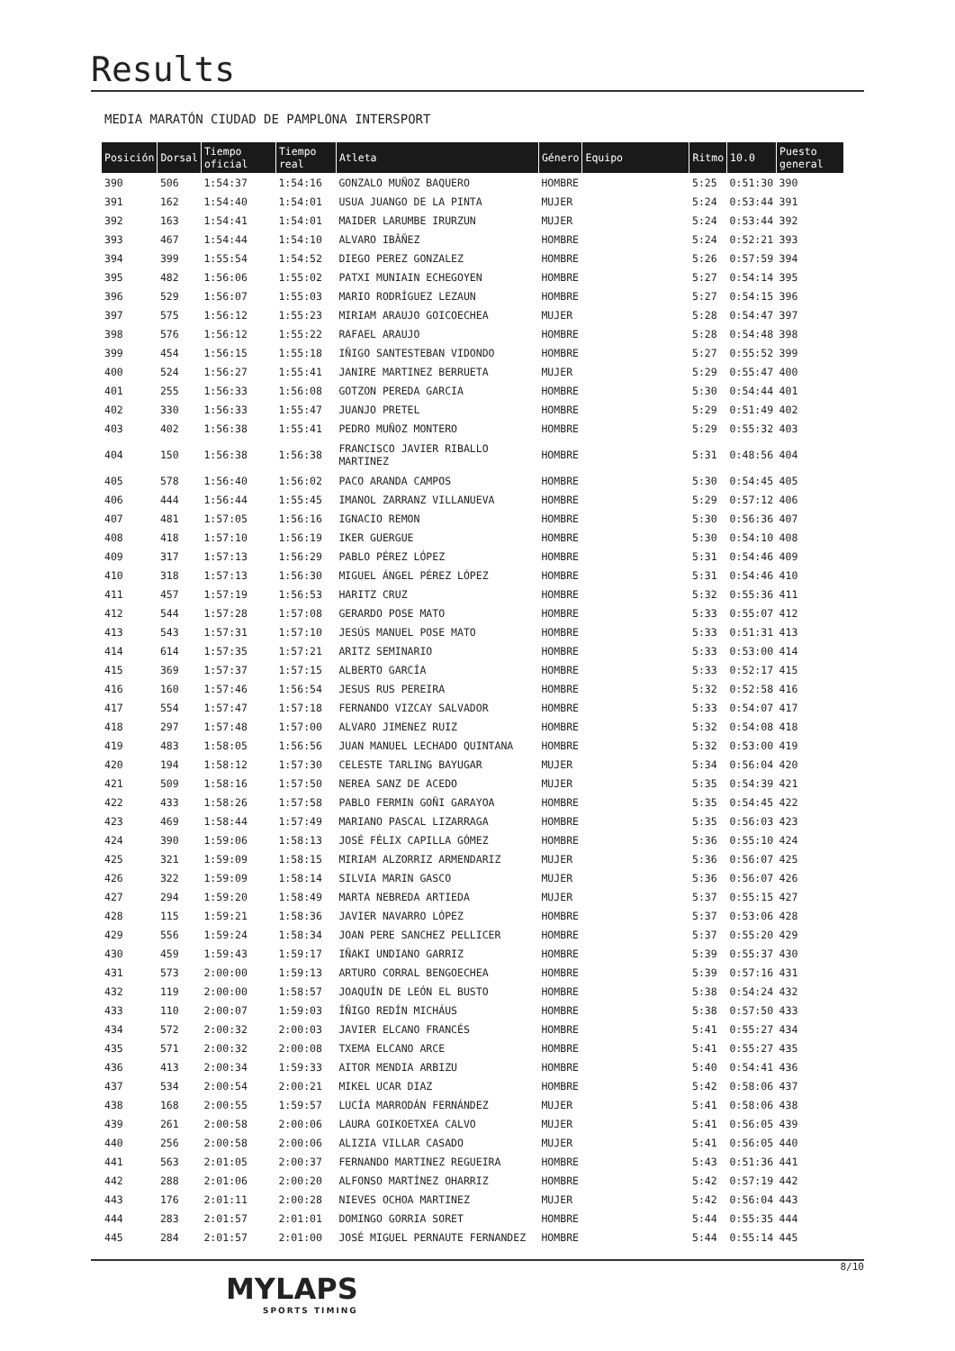Results
MEDIA MARATÓN CIUDAD DE PAMPLONA INTERSPORT
| Posición | Dorsal | Tiempo oficial | Tiempo real | Atleta | Género | Equipo | Ritmo | 10.0 | Puesto general |
| --- | --- | --- | --- | --- | --- | --- | --- | --- | --- |
| 390 | 506 | 1:54:37 | 1:54:16 | GONZALO MUÑOZ BAQUERO | HOMBRE | | 5:25 | 0:51:30 | 390 |
| 391 | 162 | 1:54:40 | 1:54:01 | USUA JUANGO DE LA PINTA | MUJER | | 5:24 | 0:53:44 | 391 |
| 392 | 163 | 1:54:41 | 1:54:01 | MAIDER LARUMBE IRURZUN | MUJER | | 5:24 | 0:53:44 | 392 |
| 393 | 467 | 1:54:44 | 1:54:10 | ALVARO IBÂÑEZ | HOMBRE | | 5:24 | 0:52:21 | 393 |
| 394 | 399 | 1:55:54 | 1:54:52 | DIEGO PEREZ GONZALEZ | HOMBRE | | 5:26 | 0:57:59 | 394 |
| 395 | 482 | 1:56:06 | 1:55:02 | PATXI MUNIAIN ECHEGOYEN | HOMBRE | | 5:27 | 0:54:14 | 395 |
| 396 | 529 | 1:56:07 | 1:55:03 | MARIO RODRÍGUEZ LEZAUN | HOMBRE | | 5:27 | 0:54:15 | 396 |
| 397 | 575 | 1:56:12 | 1:55:23 | MIRIAM ARAUJO GOICOECHEA | MUJER | | 5:28 | 0:54:47 | 397 |
| 398 | 576 | 1:56:12 | 1:55:22 | RAFAEL ARAUJO | HOMBRE | | 5:28 | 0:54:48 | 398 |
| 399 | 454 | 1:56:15 | 1:55:18 | IÑIGO SANTESTEBAN VIDONDO | HOMBRE | | 5:27 | 0:55:52 | 399 |
| 400 | 524 | 1:56:27 | 1:55:41 | JANIRE MARTINEZ BERRUETA | MUJER | | 5:29 | 0:55:47 | 400 |
| 401 | 255 | 1:56:33 | 1:56:08 | GOTZON PEREDA GARCIA | HOMBRE | | 5:30 | 0:54:44 | 401 |
| 402 | 330 | 1:56:33 | 1:55:47 | JUANJO PRETEL | HOMBRE | | 5:29 | 0:51:49 | 402 |
| 403 | 402 | 1:56:38 | 1:55:41 | PEDRO MUÑOZ MONTERO | HOMBRE | | 5:29 | 0:55:32 | 403 |
| 404 | 150 | 1:56:38 | 1:56:38 | FRANCISCO JAVIER RIBALLO MARTINEZ | HOMBRE | | 5:31 | 0:48:56 | 404 |
| 405 | 578 | 1:56:40 | 1:56:02 | PACO ARANDA CAMPOS | HOMBRE | | 5:30 | 0:54:45 | 405 |
| 406 | 444 | 1:56:44 | 1:55:45 | IMANOL ZARRANZ VILLANUEVA | HOMBRE | | 5:29 | 0:57:12 | 406 |
| 407 | 481 | 1:57:05 | 1:56:16 | IGNACIO REMON | HOMBRE | | 5:30 | 0:56:36 | 407 |
| 408 | 418 | 1:57:10 | 1:56:19 | IKER GUERGUE | HOMBRE | | 5:30 | 0:54:10 | 408 |
| 409 | 317 | 1:57:13 | 1:56:29 | PABLO PÉREZ LÓPEZ | HOMBRE | | 5:31 | 0:54:46 | 409 |
| 410 | 318 | 1:57:13 | 1:56:30 | MIGUEL ÁNGEL PÉREZ LÓPEZ | HOMBRE | | 5:31 | 0:54:46 | 410 |
| 411 | 457 | 1:57:19 | 1:56:53 | HARITZ CRUZ | HOMBRE | | 5:32 | 0:55:36 | 411 |
| 412 | 544 | 1:57:28 | 1:57:08 | GERARDO POSE MATO | HOMBRE | | 5:33 | 0:55:07 | 412 |
| 413 | 543 | 1:57:31 | 1:57:10 | JESÚS MANUEL POSE MATO | HOMBRE | | 5:33 | 0:51:31 | 413 |
| 414 | 614 | 1:57:35 | 1:57:21 | ARITZ SEMINARIO | HOMBRE | | 5:33 | 0:53:00 | 414 |
| 415 | 369 | 1:57:37 | 1:57:15 | ALBERTO GARCÍA | HOMBRE | | 5:33 | 0:52:17 | 415 |
| 416 | 160 | 1:57:46 | 1:56:54 | JESUS RUS PEREIRA | HOMBRE | | 5:32 | 0:52:58 | 416 |
| 417 | 554 | 1:57:47 | 1:57:18 | FERNANDO VIZCAY SALVADOR | HOMBRE | | 5:33 | 0:54:07 | 417 |
| 418 | 297 | 1:57:48 | 1:57:00 | ALVARO JIMENEZ RUIZ | HOMBRE | | 5:32 | 0:54:08 | 418 |
| 419 | 483 | 1:58:05 | 1:56:56 | JUAN MANUEL LECHADO QUINTANA | HOMBRE | | 5:32 | 0:53:00 | 419 |
| 420 | 194 | 1:58:12 | 1:57:30 | CELESTE TARLING BAYUGAR | MUJER | | 5:34 | 0:56:04 | 420 |
| 421 | 509 | 1:58:16 | 1:57:50 | NEREA SANZ DE ACEDO | MUJER | | 5:35 | 0:54:39 | 421 |
| 422 | 433 | 1:58:26 | 1:57:58 | PABLO FERMIN GOÑI GARAYOA | HOMBRE | | 5:35 | 0:54:45 | 422 |
| 423 | 469 | 1:58:44 | 1:57:49 | MARIANO PASCAL LIZARRAGA | HOMBRE | | 5:35 | 0:56:03 | 423 |
| 424 | 390 | 1:59:06 | 1:58:13 | JOSÉ FÉLIX CAPILLA GÓMEZ | HOMBRE | | 5:36 | 0:55:10 | 424 |
| 425 | 321 | 1:59:09 | 1:58:15 | MIRIAM ALZORRIZ ARMENDARIZ | MUJER | | 5:36 | 0:56:07 | 425 |
| 426 | 322 | 1:59:09 | 1:58:14 | SILVIA MARIN GASCO | MUJER | | 5:36 | 0:56:07 | 426 |
| 427 | 294 | 1:59:20 | 1:58:49 | MARTA NEBREDA ARTIEDA | MUJER | | 5:37 | 0:55:15 | 427 |
| 428 | 115 | 1:59:21 | 1:58:36 | JAVIER NAVARRO LÓPEZ | HOMBRE | | 5:37 | 0:53:06 | 428 |
| 429 | 556 | 1:59:24 | 1:58:34 | JOAN PERE SANCHEZ PELLICER | HOMBRE | | 5:37 | 0:55:20 | 429 |
| 430 | 459 | 1:59:43 | 1:59:17 | IÑAKI UNDIANO GARRIZ | HOMBRE | | 5:39 | 0:55:37 | 430 |
| 431 | 573 | 2:00:00 | 1:59:13 | ARTURO CORRAL BENGOECHEA | HOMBRE | | 5:39 | 0:57:16 | 431 |
| 432 | 119 | 2:00:00 | 1:58:57 | JOAQUÍN DE LEÓN EL BUSTO | HOMBRE | | 5:38 | 0:54:24 | 432 |
| 433 | 110 | 2:00:07 | 1:59:03 | ÍÑIGO REDÍN MICHÁUS | HOMBRE | | 5:38 | 0:57:50 | 433 |
| 434 | 572 | 2:00:32 | 2:00:03 | JAVIER ELCANO FRANCÉS | HOMBRE | | 5:41 | 0:55:27 | 434 |
| 435 | 571 | 2:00:32 | 2:00:08 | TXEMA ELCANO ARCE | HOMBRE | | 5:41 | 0:55:27 | 435 |
| 436 | 413 | 2:00:34 | 1:59:33 | AITOR MENDIA ARBIZU | HOMBRE | | 5:40 | 0:54:41 | 436 |
| 437 | 534 | 2:00:54 | 2:00:21 | MIKEL UCAR DIAZ | HOMBRE | | 5:42 | 0:58:06 | 437 |
| 438 | 168 | 2:00:55 | 1:59:57 | LUCÍA MARRODÁN FERNÁNDEZ | MUJER | | 5:41 | 0:58:06 | 438 |
| 439 | 261 | 2:00:58 | 2:00:06 | LAURA GOIKOETXEA CALVO | MUJER | | 5:41 | 0:56:05 | 439 |
| 440 | 256 | 2:00:58 | 2:00:06 | ALIZIA VILLAR CASADO | MUJER | | 5:41 | 0:56:05 | 440 |
| 441 | 563 | 2:01:05 | 2:00:37 | FERNANDO MARTINEZ REGUEIRA | HOMBRE | | 5:43 | 0:51:36 | 441 |
| 442 | 288 | 2:01:06 | 2:00:20 | ALFONSO MARTÍNEZ OHARRIZ | HOMBRE | | 5:42 | 0:57:19 | 442 |
| 443 | 176 | 2:01:11 | 2:00:28 | NIEVES OCHOA MARTINEZ | MUJER | | 5:42 | 0:56:04 | 443 |
| 444 | 283 | 2:01:57 | 2:01:01 | DOMINGO GORRIA SORET | HOMBRE | | 5:44 | 0:55:35 | 444 |
| 445 | 284 | 2:01:57 | 2:01:00 | JOSÉ MIGUEL PERNAUTE FERNANDEZ | HOMBRE | | 5:44 | 0:55:14 | 445 |
MYLAPS
SPORTS TIMING
8/10